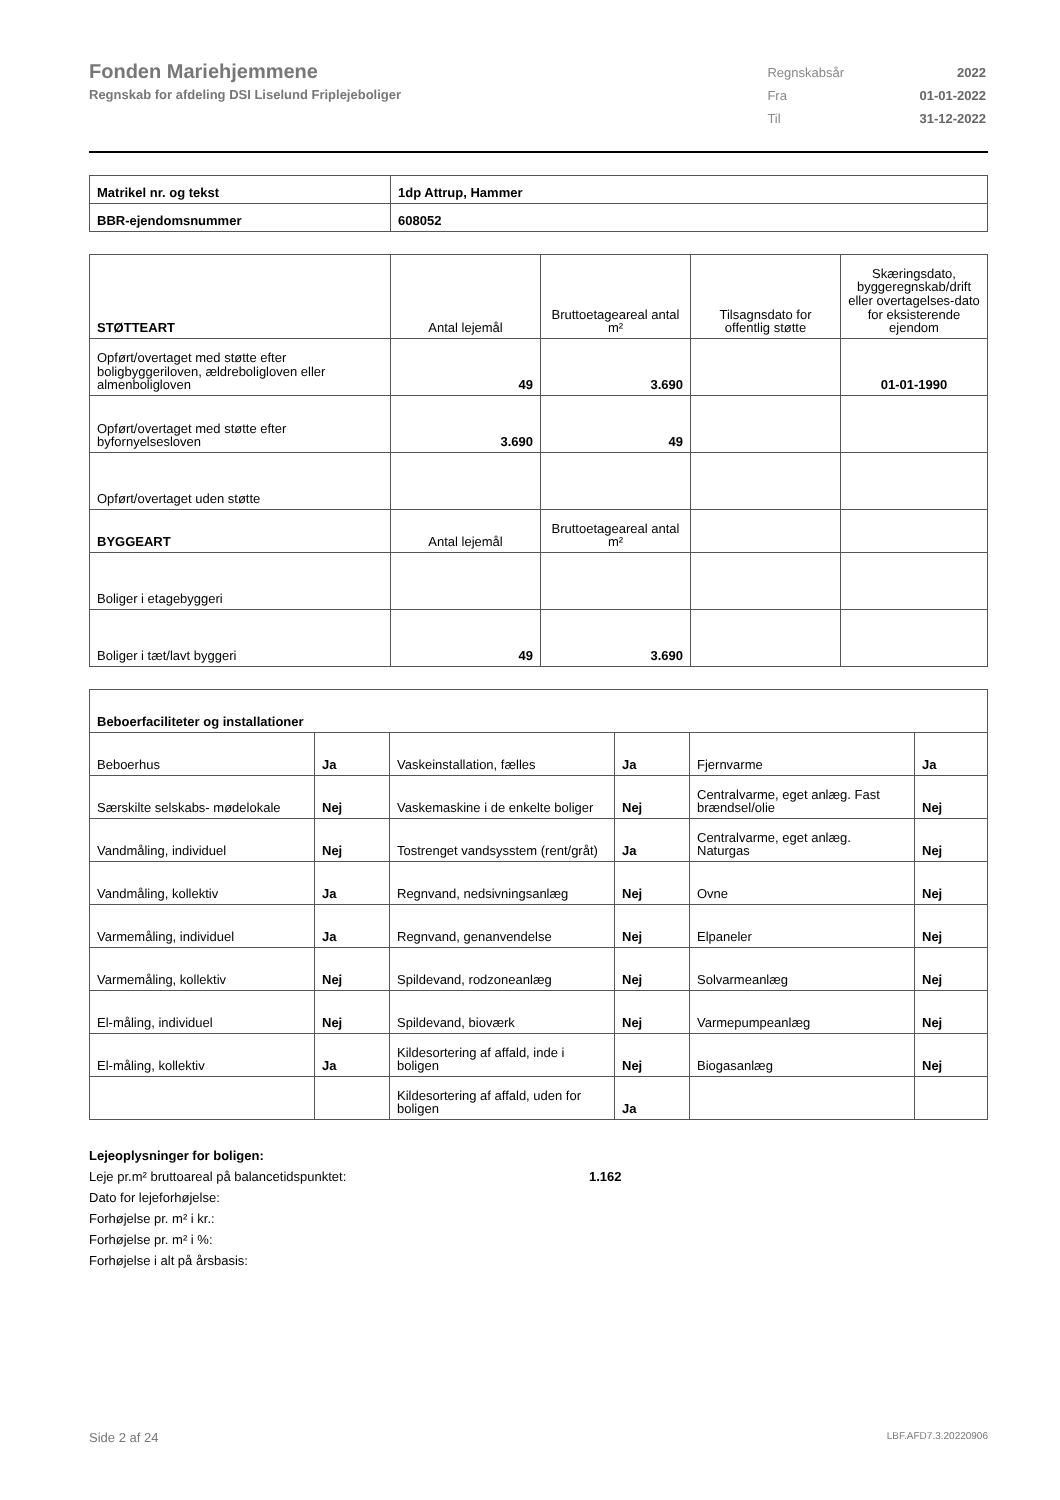Fonden Mariehjemmene
Regnskab for afdeling DSI Liselund Friplejeboliger
| Regnskabsår | 2022 |
| Fra | 01-01-2022 |
| Til | 31-12-2022 |
| Matrikel nr. og tekst | 1dp Attrup, Hammer |
| BBR-ejendomsnummer | 608052 |
| STØTTEART | Antal lejemål | Bruttoetageareal antal m² | Tilsagnsdato for offentlig støtte | Skæringsdato, byggeregnskab/drift eller overtagelses-dato for eksisterende ejendom |
| --- | --- | --- | --- | --- |
| Opført/overtaget med støtte efter boligbyggeriloven, ældreboligloven eller almenboligloven | 49 | 3.690 | | 01-01-1990 |
| Opført/overtaget med støtte efter byfornyelsesloven | 3.690 | 49 | | |
| Opført/overtaget uden støtte | | | | |
| BYGGEART | Antal lejemål | Bruttoetageareal antal m² | | |
| Boliger i etagebyggeri | | | | |
| Boliger i tæt/lavt byggeri | 49 | 3.690 | | |
| Beboerfaciliteter og installationer | | | | | |
| Beboerhus | Ja | Vaskeinstallation, fælles | Ja | Fjernvarme | Ja |
| Særskilte selskabs- mødelokale | Nej | Vaskemaskine i de enkelte boliger | Nej | Centralvarme, eget anlæg. Fast brændsel/olie | Nej |
| Vandmåling, individuel | Nej | Tostrenget vandsysstem (rent/gråt) | Ja | Centralvarme, eget anlæg. Naturgas | Nej |
| Vandmåling, kollektiv | Ja | Regnvand, nedsivningsanlæg | Nej | Ovne | Nej |
| Varmemåling, individuel | Ja | Regnvand, genanvendelse | Nej | Elpaneler | Nej |
| Varmemåling, kollektiv | Nej | Spildevand, rodzoneanlæg | Nej | Solvarmeanlæg | Nej |
| El-måling, individuel | Nej | Spildevand, bioværk | Nej | Varmepumpeanlæg | Nej |
| El-måling, kollektiv | Ja | Kildesortering af affald, inde i boligen | Nej | Biogasanlæg | Nej |
| | | Kildesortering af affald, uden for boligen | Ja | | |
Lejeoplysninger for boligen:
Leje pr.m² bruttoareal på balancetidspunktet: 1.162
Dato for lejeforhøjelse:
Forhøjelse pr. m² i kr.:
Forhøjelse pr. m² i %:
Forhøjelse i alt på årsbasis:
Side 2 af 24 LBF.AFD7.3.20220906